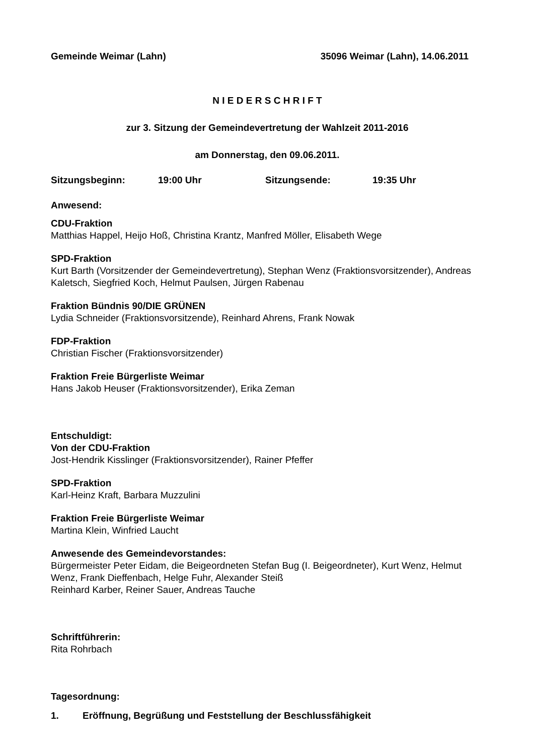Gemeinde Weimar (Lahn) 35096 Weimar (Lahn), 14.06.2011
N I E D E R S C H R I F T
zur 3. Sitzung der Gemeindevertretung der Wahlzeit 2011-2016
am Donnerstag, den 09.06.2011.
Sitzungsbeginn: 19:00 Uhr Sitzungsende: 19:35 Uhr
Anwesend:
CDU-Fraktion
Matthias Happel, Heijo Hoß, Christina Krantz, Manfred Möller, Elisabeth Wege
SPD-Fraktion
Kurt Barth (Vorsitzender der Gemeindevertretung), Stephan Wenz (Fraktionsvorsitzender), Andreas Kaletsch, Siegfried Koch, Helmut Paulsen, Jürgen Rabenau
Fraktion Bündnis 90/DIE GRÜNEN
Lydia Schneider (Fraktionsvorsitzende), Reinhard Ahrens, Frank Nowak
FDP-Fraktion
Christian Fischer (Fraktionsvorsitzender)
Fraktion Freie Bürgerliste Weimar
Hans Jakob Heuser (Fraktionsvorsitzender), Erika Zeman
Entschuldigt:
Von der CDU-Fraktion
Jost-Hendrik Kisslinger (Fraktionsvorsitzender), Rainer Pfeffer
SPD-Fraktion
Karl-Heinz Kraft, Barbara Muzzulini
Fraktion Freie Bürgerliste Weimar
Martina Klein, Winfried Laucht
Anwesende des Gemeindevorstandes:
Bürgermeister Peter Eidam, die Beigeordneten Stefan Bug (I. Beigeordneter), Kurt Wenz, Helmut Wenz, Frank Dieffenbach, Helge Fuhr, Alexander Steiß
Reinhard Karber, Reiner Sauer, Andreas Tauche
Schriftführerin:
Rita Rohrbach
Tagesordnung:
1. Eröffnung, Begrüßung und Feststellung der Beschlussfähigkeit